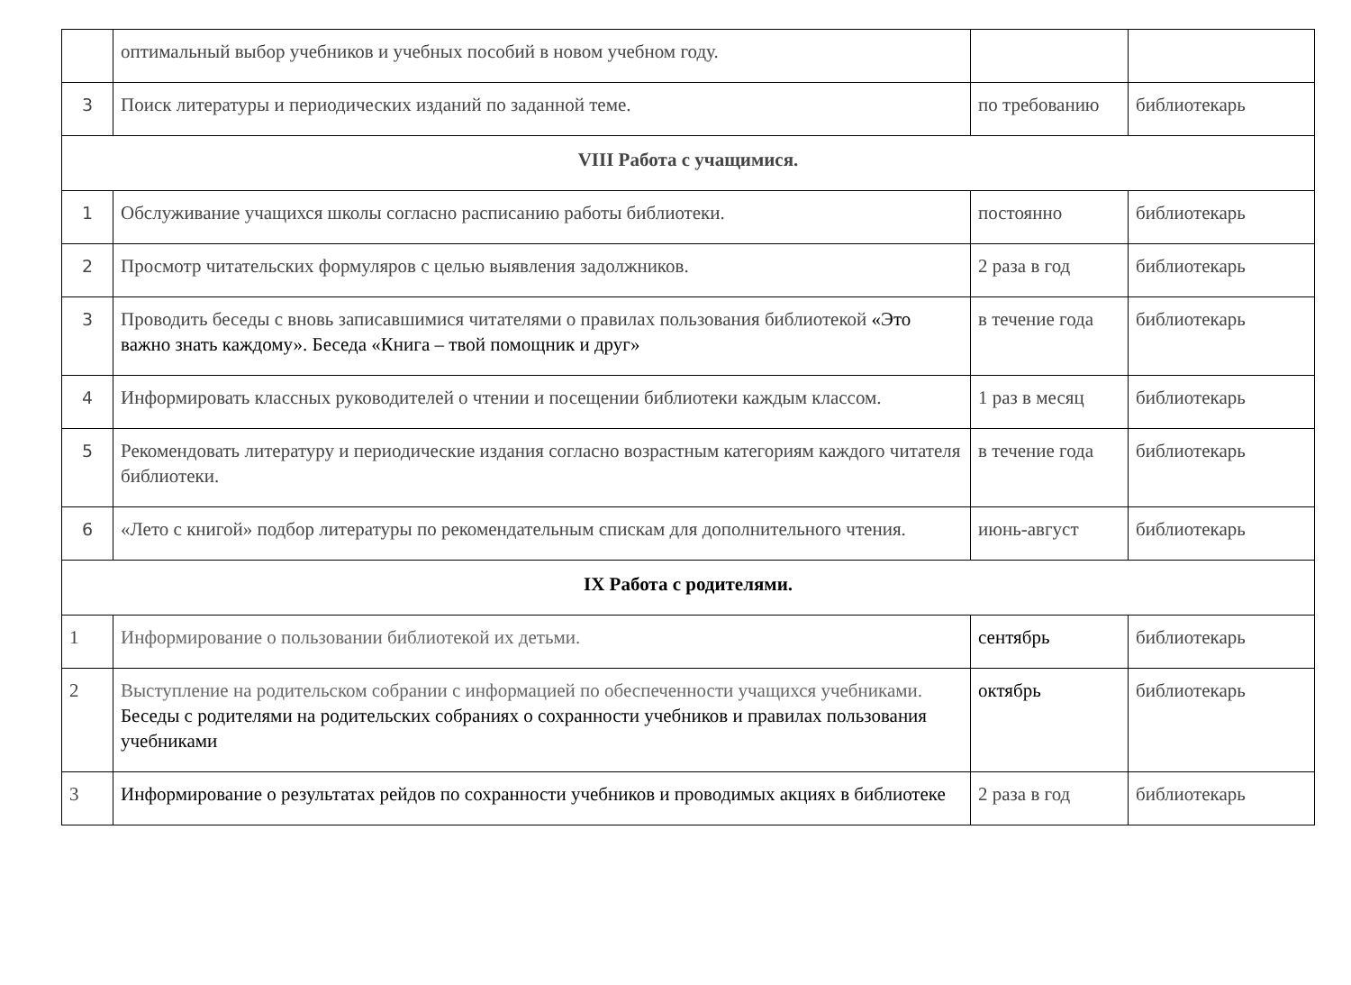| | оптимальный выбор учебников и учебных пособий в новом учебном году. | | |
| 3 | Поиск литературы и периодических изданий по заданной теме. | по требованию | библиотекарь |
| VIII Работа с учащимися. | | | |
| 1 | Обслуживание учащихся школы согласно расписанию работы библиотеки. | постоянно | библиотекарь |
| 2 | Просмотр читательских формуляров с целью выявления задолжников. | 2 раза в год | библиотекарь |
| 3 | Проводить беседы с вновь записавшимися читателями о правилах пользования библиотекой «Это важно знать каждому». Беседа «Книга – твой помощник и друг» | в течение года | библиотекарь |
| 4 | Информировать классных руководителей о чтении и посещении библиотеки каждым классом. | 1 раз в месяц | библиотекарь |
| 5 | Рекомендовать литературу и периодические издания согласно возрастным категориям каждого читателя библиотеки. | в течение года | библиотекарь |
| 6 | «Лето с книгой» подбор литературы по рекомендательным спискам для дополнительного чтения. | июнь-август | библиотекарь |
| IX Работа с родителями. | | | |
| 1 | Информирование о пользовании библиотекой их детьми. | сентябрь | библиотекарь |
| 2 | Выступление на родительском собрании с информацией по обеспеченности учащихся учебниками. Беседы с родителями на родительских собраниях о сохранности учебников и правилах пользования учебниками | октябрь | библиотекарь |
| 3 | Информирование о результатах рейдов по сохранности учебников и проводимых акциях в библиотеке | 2 раза в год | библиотекарь |